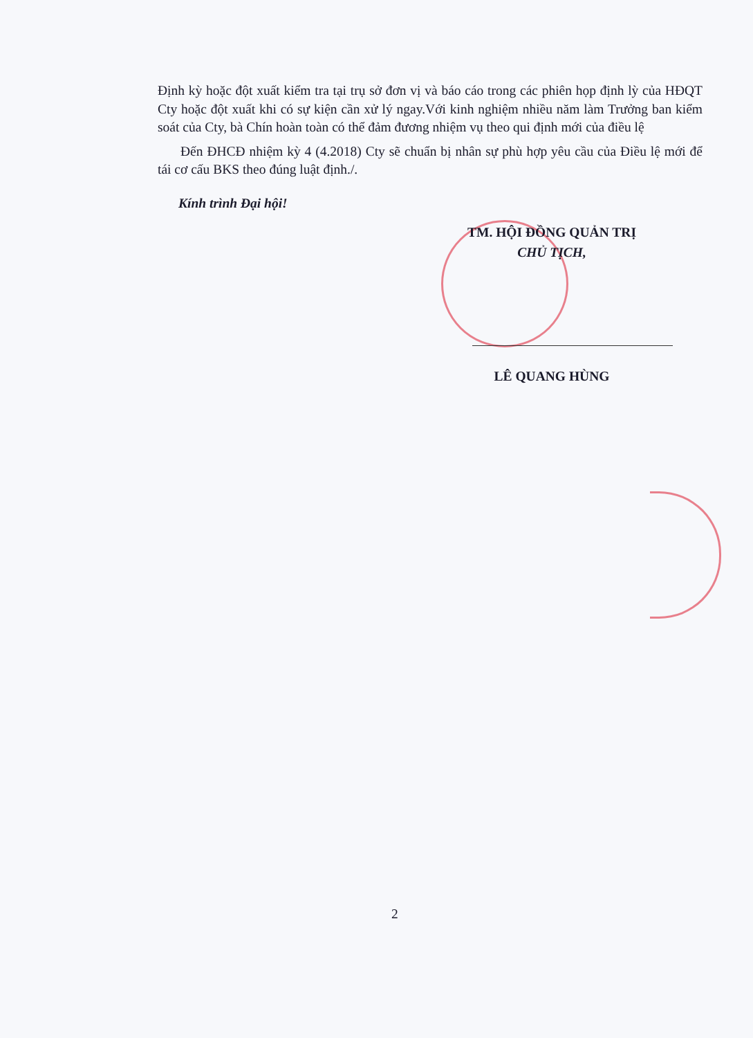Định kỳ hoặc đột xuất kiểm tra tại trụ sở đơn vị và báo cáo trong các phiên họp định lỳ của HĐQT Cty hoặc đột xuất khi có sự kiện cần xử lý ngay.Với kinh nghiệm nhiều năm làm Trưởng ban kiểm soát của Cty, bà Chín hoàn toàn có thể đảm đương nhiệm vụ theo qui định mới của điều lệ
Đến ĐHCĐ nhiệm kỳ 4 (4.2018) Cty sẽ chuẩn bị nhân sự phù hợp yêu cầu của Điều lệ mới để tái cơ cấu BKS theo đúng luật định./.
Kính trình Đại hội!
TM. HỘI ĐỒNG QUẢN TRỊ
CHỦ TỊCH,
LÊ QUANG HÙNG
2